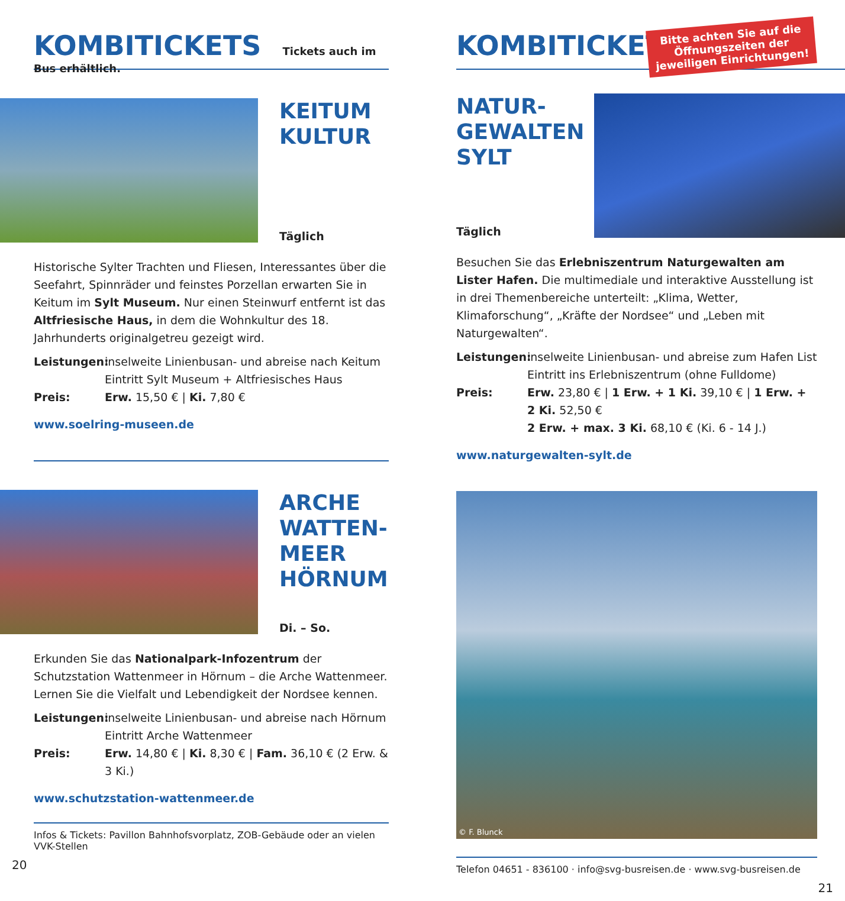KOMBITICKETS
Tickets auch im Bus erhältlich.
KEITUM
KULTUR
Täglich
Historische Sylter Trachten und Fliesen, Interessantes über die Seefahrt, Spinnräder und feinstes Porzellan erwarten Sie in Keitum im Sylt Museum. Nur einen Steinwurf entfernt ist das Altfriesische Haus, in dem die Wohnkultur des 18. Jahrhunderts originalgetreu gezeigt wird.
Leistungen: inselweite Linienbusan- und abreise nach Keitum
Eintritt Sylt Museum + Altfriesisches Haus Preis: Erw. 15,50 € | Ki. 7,80 €
www.soelring-museen.de
ARCHE
WATTEN-
MEER
HÖRNUM
Di. – So.
Erkunden Sie das Nationalpark-Infozentrum der Schutzstation Wattenmeer in Hörnum – die Arche Wattenmeer. Lernen Sie die Vielfalt und Lebendigkeit der Nordsee kennen.
Leistungen: inselweite Linienbusan- und abreise nach Hörnum
Eintritt Arche Wattenmeer Preis: Erw. 14,80 € | Ki. 8,30 € | Fam. 36,10 € (2 Erw. & 3 Ki.)
www.schutzstation-wattenmeer.de
Infos & Tickets: Pavillon Bahnhofsvorplatz, ZOB-Gebäude oder an vielen VVK-Stellen
20
KOMBITICKETS
Bitte achten Sie auf die
Öffnungszeiten der
jeweiligen Einrichtungen!
NATUR-
GEWALTEN
SYLT
Täglich
Besuchen Sie das Erlebniszentrum Naturgewalten am Lister Hafen. Die multimediale und interaktive Ausstellung ist in drei Themenbereiche unterteilt: „Klima, Wetter, Klimaforschung“, „Kräfte der Nordsee“ und „Leben mit Naturgewalten“.
Leistungen: inselweite Linienbusan- und abreise zum Hafen List
Eintritt ins Erlebniszentrum (ohne Fulldome) Preis: Erw. 23,80 € | 1 Erw. + 1 Ki. 39,10 € | 1 Erw. + 2 Ki. 52,50 €
2 Erw. + max. 3 Ki. 68,10 € (Ki. 6 - 14 J.)
www.naturgewalten-sylt.de
© F. Blunck
Telefon 04651 - 836100 · info@svg-busreisen.de · www.svg-busreisen.de
21